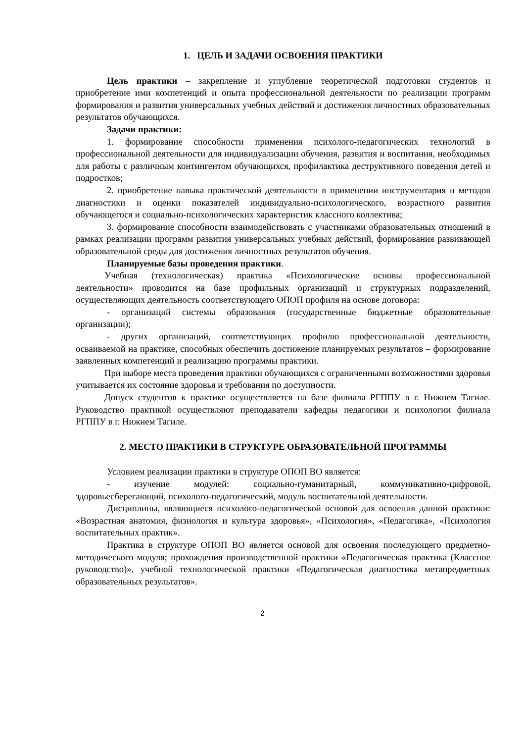1. ЦЕЛЬ И ЗАДАЧИ ОСВОЕНИЯ ПРАКТИКИ
Цель практики – закрепление и углубление теоретической подготовки студентов и приобретение ими компетенций и опыта профессиональной деятельности по реализации программ формирования и развития универсальных учебных действий и достижения личностных образовательных результатов обучающихся.
Задачи практики:
1. формирование способности применения психолого-педагогических технологий в профессиональной деятельности для индивидуализации обучения, развития и воспитания, необходимых для работы с различным контингентом обучающихся, профилактика деструктивного поведения детей и подростков;
2. приобретение навыка практической деятельности в применении инструментария и методов диагностики и оценки показателей индивидуально-психологического, возрастного развития обучающегося и социально-психологических характеристик классного коллектива;
3. формирование способности взаимодействовать с участниками образовательных отношений в рамках реализации программ развития универсальных учебных действий, формирования развивающей образовательной среды для достижения личностных результатов обучения.
Планируемые базы проведения практики.
Учебная (технологическая) практика «Психологические основы профессиональной деятельности» проводится на базе профильных организаций и структурных подразделений, осуществляющих деятельность соответствующего ОПОП профиля на основе договора:
- организаций системы образования (государственные бюджетные образовательные организации);
- других организаций, соответствующих профилю профессиональной деятельности, осваиваемой на практике, способных обеспечить достижение планируемых результатов – формирование заявленных компетенций и реализацию программы практики.
При выборе места проведения практики обучающихся с ограниченными возможностями здоровья учитывается их состояние здоровья и требования по доступности.
Допуск студентов к практике осуществляется на базе филиала РГППУ в г. Нижнем Тагиле. Руководство практикой осуществляют преподаватели кафедры педагогики и психологии филиала РГППУ в г. Нижнем Тагиле.
2. МЕСТО ПРАКТИКИ В СТРУКТУРЕ ОБРАЗОВАТЕЛЬНОЙ ПРОГРАММЫ
Условием реализации практики в структуре ОПОП ВО является:
- изучение модулей: социально-гуманитарный, коммуникативно-цифровой, здоровьесберегающий, психолого-педагогический, модуль воспитательной деятельности.
Дисциплины, являющиеся психолого-педагогической основой для освоения данной практики: «Возрастная анатомия, физиология и культура здоровья», «Психология», «Педагогика», «Психология воспитательных практик».
Практика в структуре ОПОП ВО является основой для освоения последующего предметно-методического модуля; прохождения производственной практики «Педагогическая практика (Классное руководство)», учебной технологической практики «Педагогическая диагностика метапредметных образовательных результатов».
2